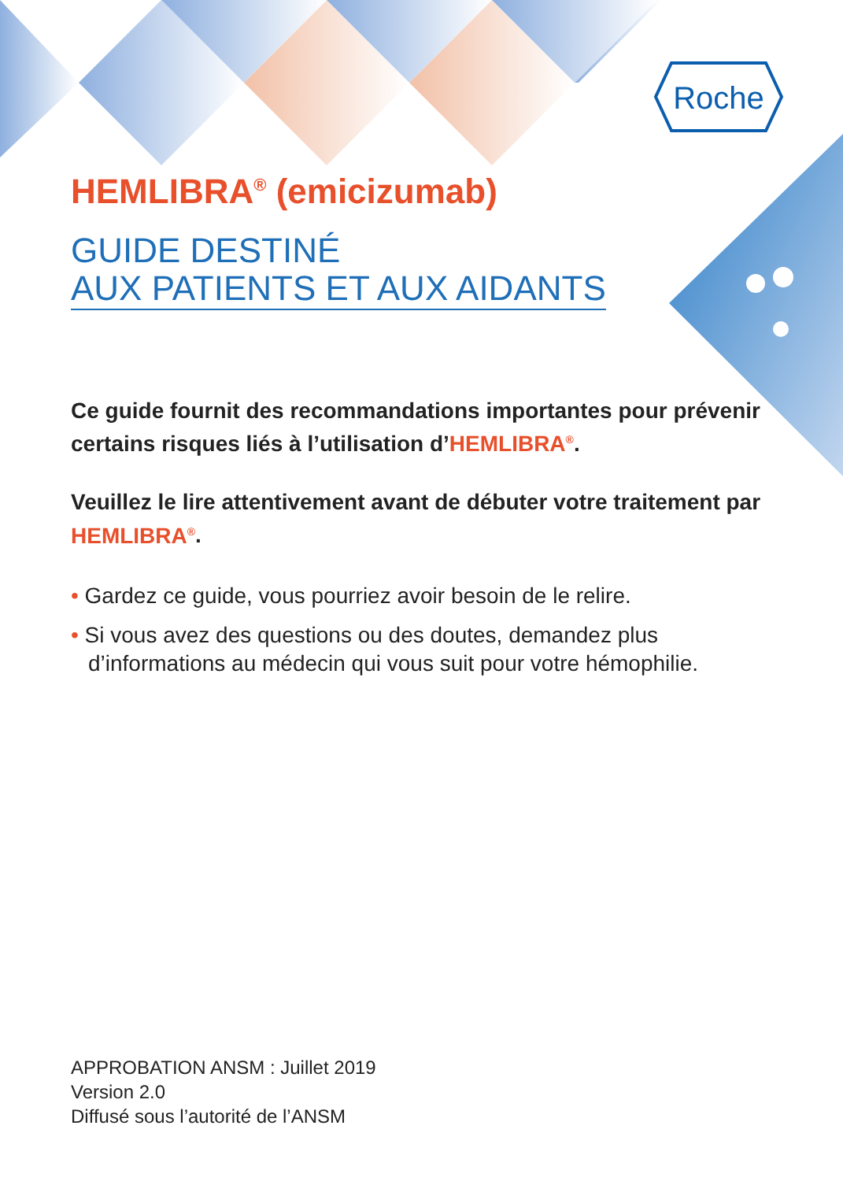Roche
HEMLIBRA<sup>®</sup> (emicizumab)
GUIDE DESTINÉ
AUX PATIENTS ET AUX AIDANTS
Ce guide fournit des recommandations importantes pour prévenir certains risques liés à l’utilisation d’HEMLIBRA<sup>®</sup>.
Veuillez le lire attentivement avant de débuter votre traitement par HEMLIBRA<sup>®</sup>.
• Gardez ce guide, vous pourriez avoir besoin de le relire.
• Si vous avez des questions ou des doutes, demandez plus d’informations au médecin qui vous suit pour votre hémophilie.
APPROBATION ANSM : Juillet 2019
Version 2.0
Diffusé sous l’autorité de l’ANSM